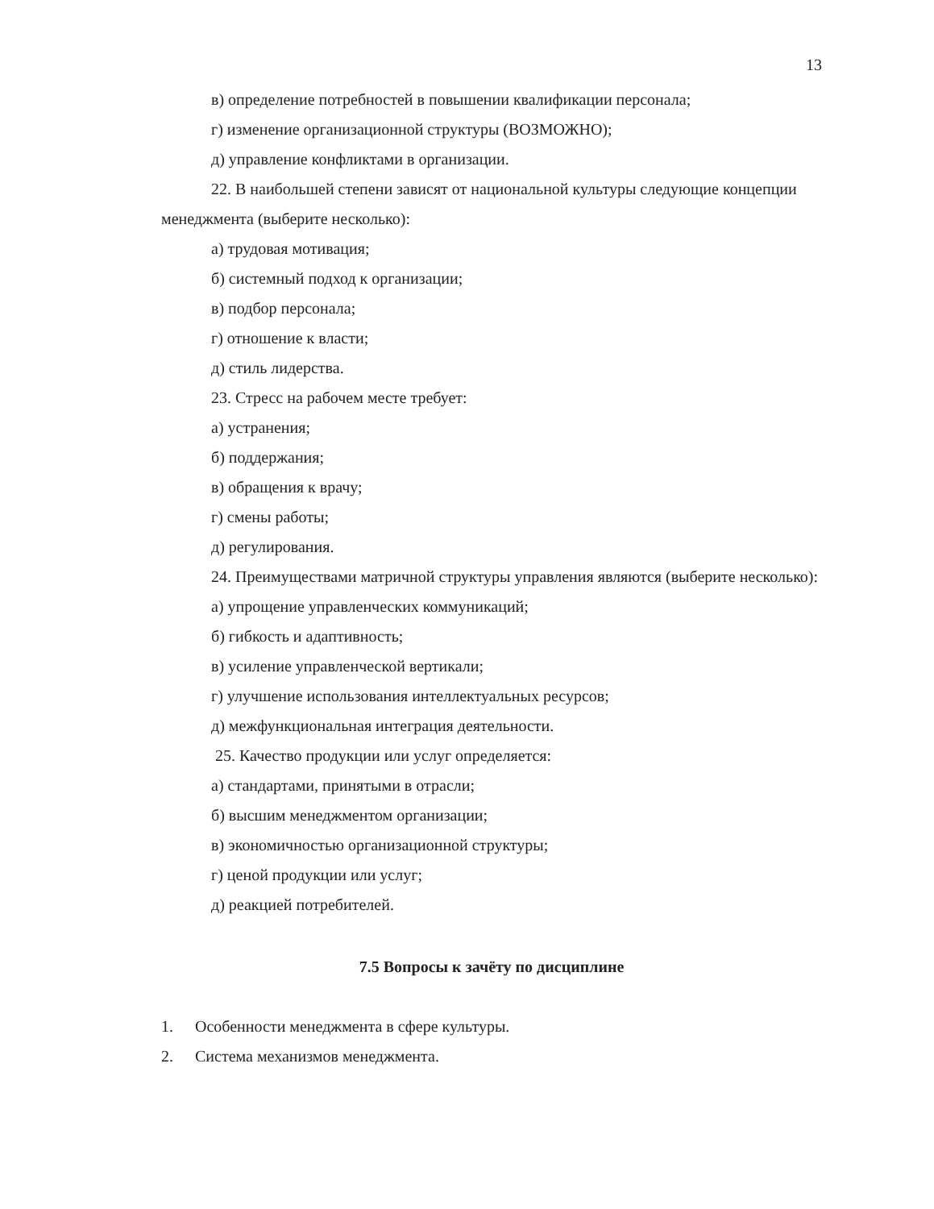13
в) определение потребностей в повышении квалификации персонала;
г) изменение организационной структуры (ВОЗМОЖНО);
д) управление конфликтами в организации.
22. В наибольшей степени зависят от национальной культуры следующие концепции менеджмента (выберите несколько):
а) трудовая мотивация;
б) системный подход к организации;
в) подбор персонала;
г) отношение к власти;
д) стиль лидерства.
23. Стресс на рабочем месте требует:
а) устранения;
б) поддержания;
в) обращения к врачу;
г) смены работы;
д) регулирования.
24. Преимуществами матричной структуры управления являются (выберите несколько):
а) упрощение управленческих коммуникаций;
б) гибкость и адаптивность;
в) усиление управленческой вертикали;
г) улучшение использования интеллектуальных ресурсов;
д) межфункциональная интеграция деятельности.
25. Качество продукции или услуг определяется:
а) стандартами, принятыми в отрасли;
б) высшим менеджментом организации;
в) экономичностью организационной структуры;
г) ценой продукции или услуг;
д) реакцией потребителей.
7.5 Вопросы к зачёту по дисциплине
1. Особенности менеджмента в сфере культуры.
2. Система механизмов менеджмента.